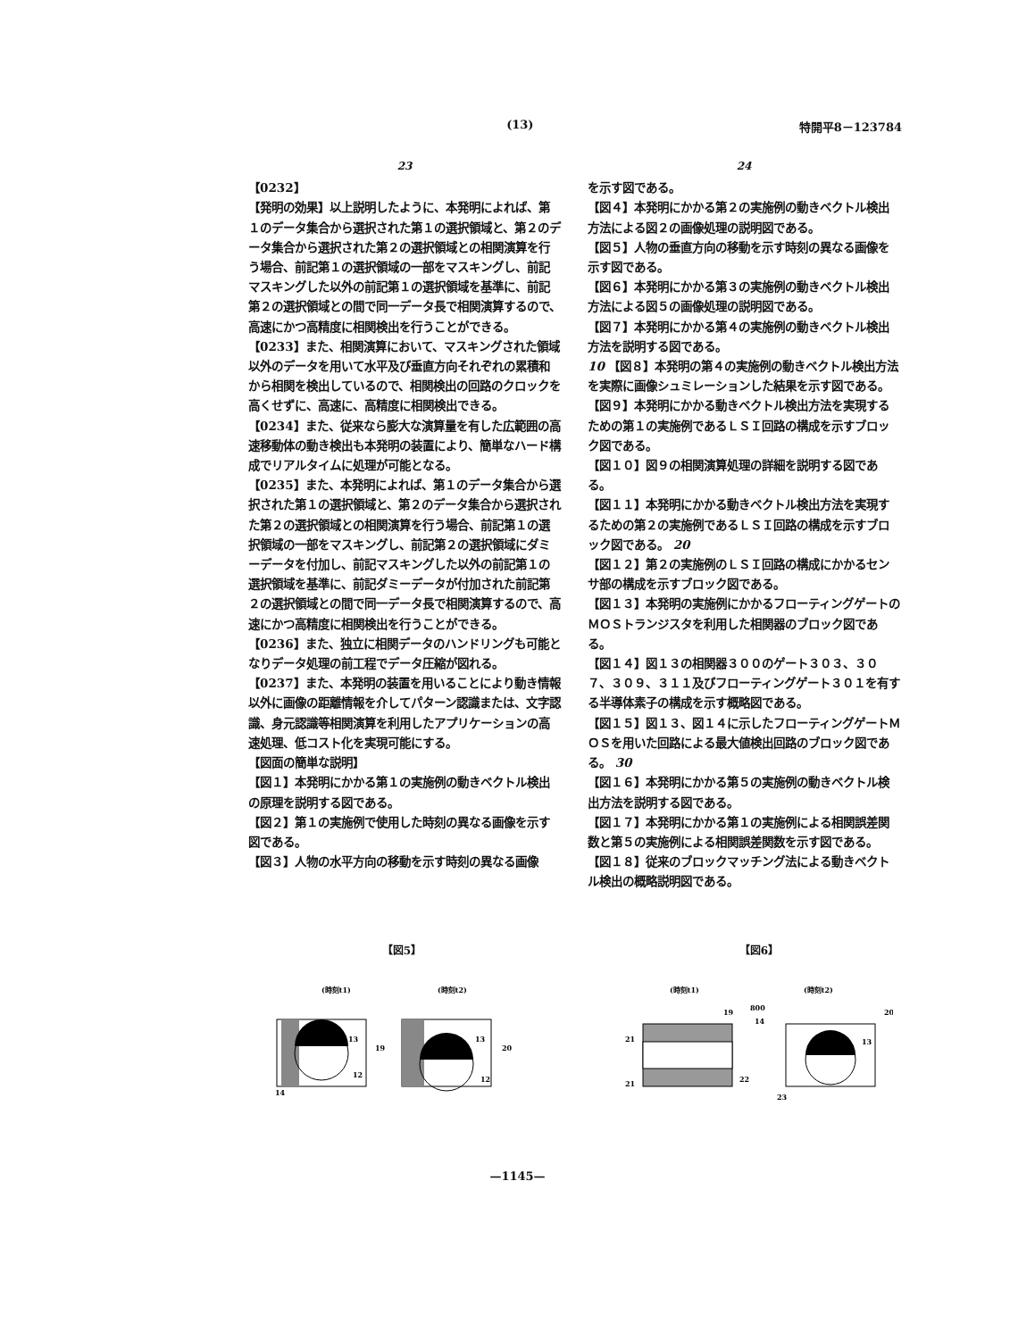(13) 特開平8－123784
23
【0232】
【発明の効果】以上説明したように、本発明によれば、第１のデータ集合から選択された第１の選択領域と、第２のデータ集合から選択された第２の選択領域との相関演算を行う場合、前記第１の選択領域の一部をマスキングし、前記マスキングした以外の前記第１の選択領域を基準に、前記第２の選択領域との間で同一データ長で相関演算するので、高速にかつ高精度に相関検出を行うことができる。
【0233】また、相関演算において、マスキングされた領域以外のデータを用いて水平及び垂直方向それぞれの累積和から相関を検出しているので、相関検出の回路のクロックを高くせずに、高速に、高精度に相関検出できる。
【0234】また、従来なら膨大な演算量を有した広範囲の高速移動体の動き検出も本発明の装置により、簡単なハード構成でリアルタイムに処理が可能となる。
【0235】また、本発明によれば、第１のデータ集合から選択された第１の選択領域と、第２のデータ集合から選択された第２の選択領域との相関演算を行う場合、前記第１の選択領域の一部をマスキングし、前記第２の選択領域にダミーデータを付加し、前記マスキングした以外の前記第１の選択領域を基準に、前記ダミーデータが付加された前記第２の選択領域との間で同一データ長で相関演算するので、高速にかつ高精度に相関検出を行うことができる。
【0236】また、独立に相関データのハンドリングも可能となりデータ処理の前工程でデータ圧縮が図れる。
【0237】また、本発明の装置を用いることにより動き情報以外に画像の距離情報を介してパターン認識または、文字認識、身元認識等相関演算を利用したアプリケーションの高速処理、低コスト化を実現可能にする。
【図面の簡単な説明】
【図１】本発明にかかる第１の実施例の動きベクトル検出の原理を説明する図である。
【図２】第１の実施例で使用した時刻の異なる画像を示す図である。
【図３】人物の水平方向の移動を示す時刻の異なる画像
24
を示す図である。
【図４】本発明にかかる第２の実施例の動きベクトル検出方法による図２の画像処理の説明図である。
【図５】人物の垂直方向の移動を示す時刻の異なる画像を示す図である。
【図６】本発明にかかる第３の実施例の動きベクトル検出方法による図５の画像処理の説明図である。
【図７】本発明にかかる第４の実施例の動きベクトル検出方法を説明する図である。
10 【図８】本発明の第４の実施例の動きベクトル検出方法を実際に画像シュミレーションした結果を示す図である。
【図９】本発明にかかる動きベクトル検出方法を実現するための第１の実施例であるＬＳＩ回路の構成を示すブロック図である。
【図１０】図９の相関演算処理の詳細を説明する図である。
【図１１】本発明にかかる動きベクトル検出方法を実現するための第２の実施例であるＬＳＩ回路の構成を示すブロック図である。 20
【図１２】第２の実施例のＬＳＩ回路の構成にかかるセンサ部の構成を示すブロック図である。
【図１３】本発明の実施例にかかるフローティングゲートのＭＯＳトランジスタを利用した相関器のブロック図である。
【図１４】図１３の相関器３００のゲート３０３、３０７、３０９、３１１及びフローティングゲート３０１を有する半導体素子の構成を示す概略図である。
【図１５】図１３、図１４に示したフローティングゲートＭＯＳを用いた回路による最大値検出回路のブロック図である。 30
【図１６】本発明にかかる第５の実施例の動きベクトル検出方法を説明する図である。
【図１７】本発明にかかる第１の実施例による相関誤差関数と第５の実施例による相関誤差関数を示す図である。
【図１８】従来のブロックマッチング法による動きベクトル検出の概略説明図である。
【図5】
(時刻t1)
(時刻t2)
19
20
13
13
12
12
14
【図6】
(時刻t1)
(時刻t2)
21
21
19
20
800
14
22
23
13
—1145—